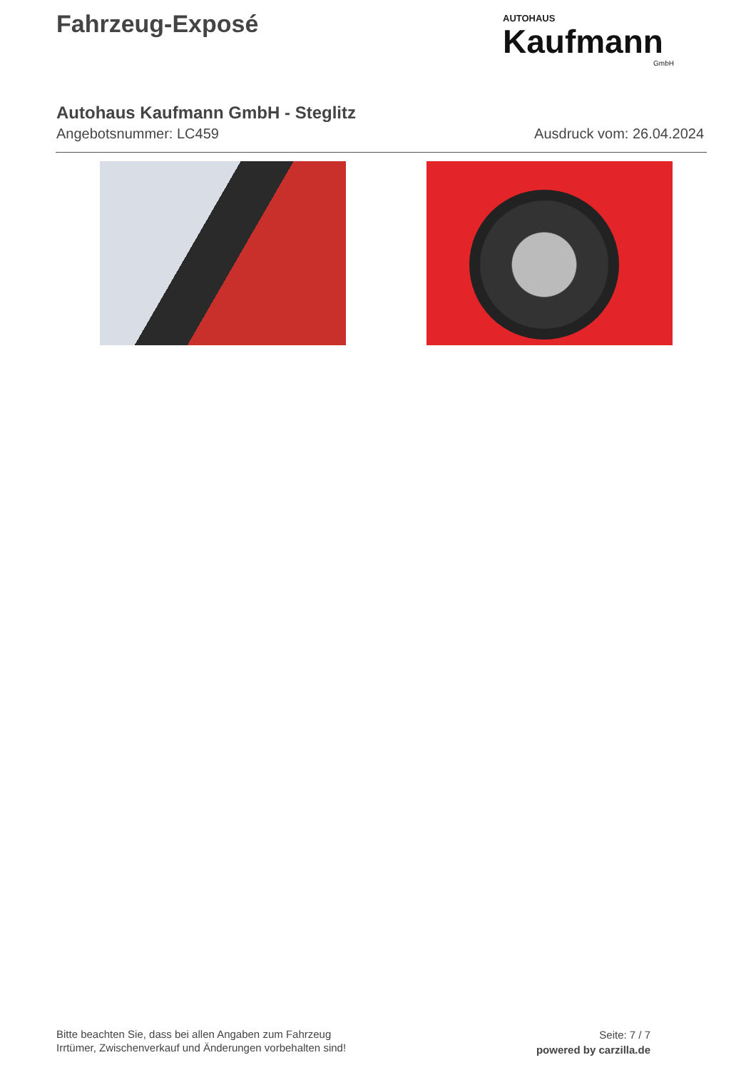Fahrzeug-Exposé
AUTOHAUS
Kaufmann
GmbH
Autohaus Kaufmann GmbH - Steglitz
Angebotsnummer: LC459 Ausdruck vom: 26.04.2024
Bitte beachten Sie, dass bei allen Angaben zum Fahrzeug
Irrtümer, Zwischenverkauf und Änderungen vorbehalten sind!
Seite: 7 / 7
powered by carzilla.de